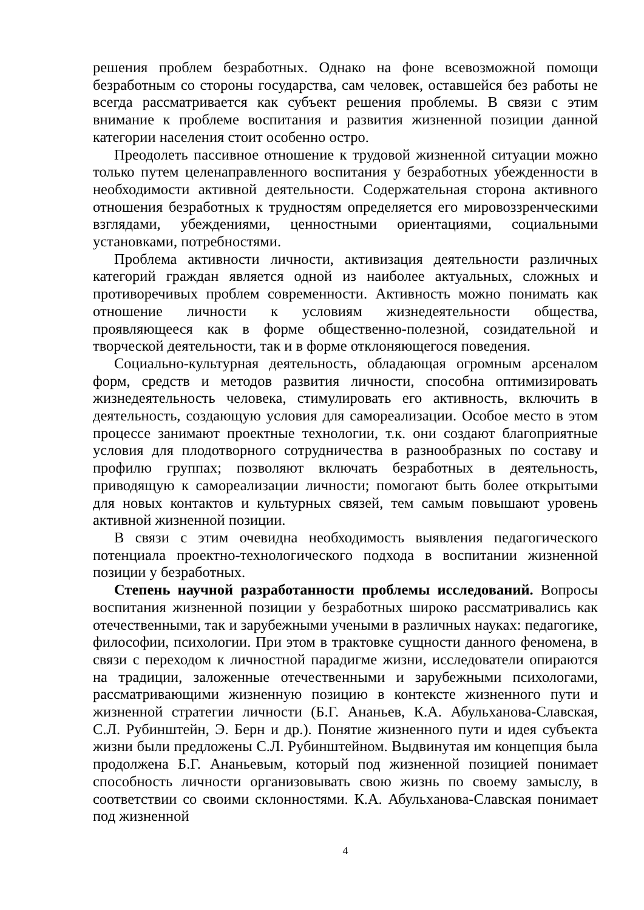решения проблем безработных. Однако на фоне всевозможной помощи безработным со стороны государства, сам человек, оставшейся без работы не всегда рассматривается как субъект решения проблемы. В связи с этим внимание к проблеме воспитания и развития жизненной позиции данной категории населения стоит особенно остро.
Преодолеть пассивное отношение к трудовой жизненной ситуации можно только путем целенаправленного воспитания у безработных убежденности в необходимости активной деятельности. Содержательная сторона активного отношения безработных к трудностям определяется его мировоззренческими взглядами, убеждениями, ценностными ориентациями, социальными установками, потребностями.
Проблема активности личности, активизация деятельности различных категорий граждан является одной из наиболее актуальных, сложных и противоречивых проблем современности. Активность можно понимать как отношение личности к условиям жизнедеятельности общества, проявляющееся как в форме общественно-полезной, созидательной и творческой деятельности, так и в форме отклоняющегося поведения.
Социально-культурная деятельность, обладающая огромным арсеналом форм, средств и методов развития личности, способна оптимизировать жизнедеятельность человека, стимулировать его активность, включить в деятельность, создающую условия для самореализации. Особое место в этом процессе занимают проектные технологии, т.к. они создают благоприятные условия для плодотворного сотрудничества в разнообразных по составу и профилю группах; позволяют включать безработных в деятельность, приводящую к самореализации личности; помогают быть более открытыми для новых контактов и культурных связей, тем самым повышают уровень активной жизненной позиции.
В связи с этим очевидна необходимость выявления педагогического потенциала проектно-технологического подхода в воспитании жизненной позиции у безработных.
Степень научной разработанности проблемы исследований. Вопросы воспитания жизненной позиции у безработных широко рассматривались как отечественными, так и зарубежными учеными в различных науках: педагогике, философии, психологии. При этом в трактовке сущности данного феномена, в связи с переходом к личностной парадигме жизни, исследователи опираются на традиции, заложенные отечественными и зарубежными психологами, рассматривающими жизненную позицию в контексте жизненного пути и жизненной стратегии личности (Б.Г. Ананьев, К.А. Абульханова-Славская, С.Л. Рубинштейн, Э. Берн и др.). Понятие жизненного пути и идея субъекта жизни были предложены С.Л. Рубинштейном. Выдвинутая им концепция была продолжена Б.Г. Ананьевым, который под жизненной позицией понимает способность личности организовывать свою жизнь по своему замыслу, в соответствии со своими склонностями. К.А. Абульханова-Славская понимает под жизненной
4